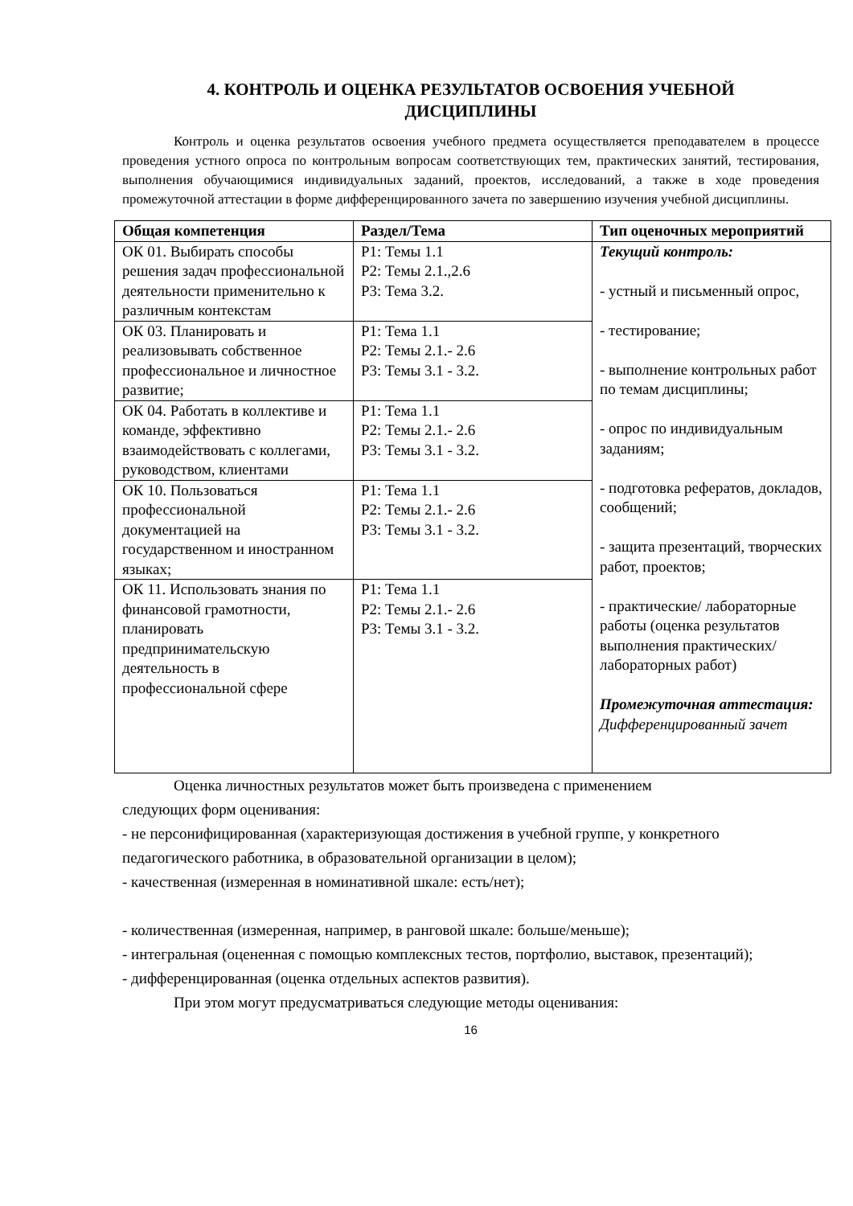4. КОНТРОЛЬ И ОЦЕНКА РЕЗУЛЬТАТОВ ОСВОЕНИЯ УЧЕБНОЙ
ДИСЦИПЛИНЫ
Контроль и оценка результатов освоения учебного предмета осуществляется преподавателем в процессе проведения устного опроса по контрольным вопросам соответствующих тем, практических занятий, тестирования, выполнения обучающимися индивидуальных заданий, проектов, исследований, а также в ходе проведения промежуточной аттестации в форме дифференцированного зачета по завершению изучения учебной дисциплины.
| Общая компетенция | Раздел/Тема | Тип оценочных мероприятий |
| --- | --- | --- |
| ОК 01. Выбирать способы решения задач профессиональной деятельности применительно к различным контекстам | Р1: Темы 1.1 Р2: Темы 2.1.,2.6 Р3: Тема 3.2. | Текущий контроль: - устный и письменный опрос, - тестирование; - выполнение контрольных работ по темам дисциплины; - опрос по индивидуальным заданиям; - подготовка рефератов, докладов, сообщений; - защита презентаций, творческих работ, проектов; - практические/ лабораторные работы (оценка результатов выполнения практических/лабораторных работ) Промежуточная аттестация: Дифференцированный зачет |
| ОК 03. Планировать и реализовывать собственное профессиональное и личностное развитие; | Р1: Тема 1.1 Р2: Темы 2.1.- 2.6 Р3: Темы 3.1 - 3.2. | |
| ОК 04. Работать в коллективе и команде, эффективно взаимодействовать с коллегами, руководством, клиентами | Р1: Тема 1.1 Р2: Темы 2.1.- 2.6 Р3: Темы 3.1 - 3.2. | |
| ОК 10. Пользоваться профессиональной документацией на государственном и иностранном языках; | Р1: Тема 1.1 Р2: Темы 2.1.- 2.6 Р3: Темы 3.1 - 3.2. | |
| ОК 11. Использовать знания по финансовой грамотности, планировать предпринимательскую деятельность в профессиональной сфере | Р1: Тема 1.1 Р2: Темы 2.1.- 2.6 Р3: Темы 3.1 - 3.2. | |
Оценка личностных результатов может быть произведена с применением
следующих форм оценивания:
- не персонифицированная (характеризующая достижения в учебной группе, у конкретного педагогического работника, в образовательной организации в целом);
- качественная (измеренная в номинативной шкале: есть/нет);
- количественная (измеренная, например, в ранговой шкале: больше/меньше);
- интегральная (оцененная с помощью комплексных тестов, портфолио, выставок, презентаций);
- дифференцированная (оценка отдельных аспектов развития).
При этом могут предусматриваться следующие методы оценивания:
16